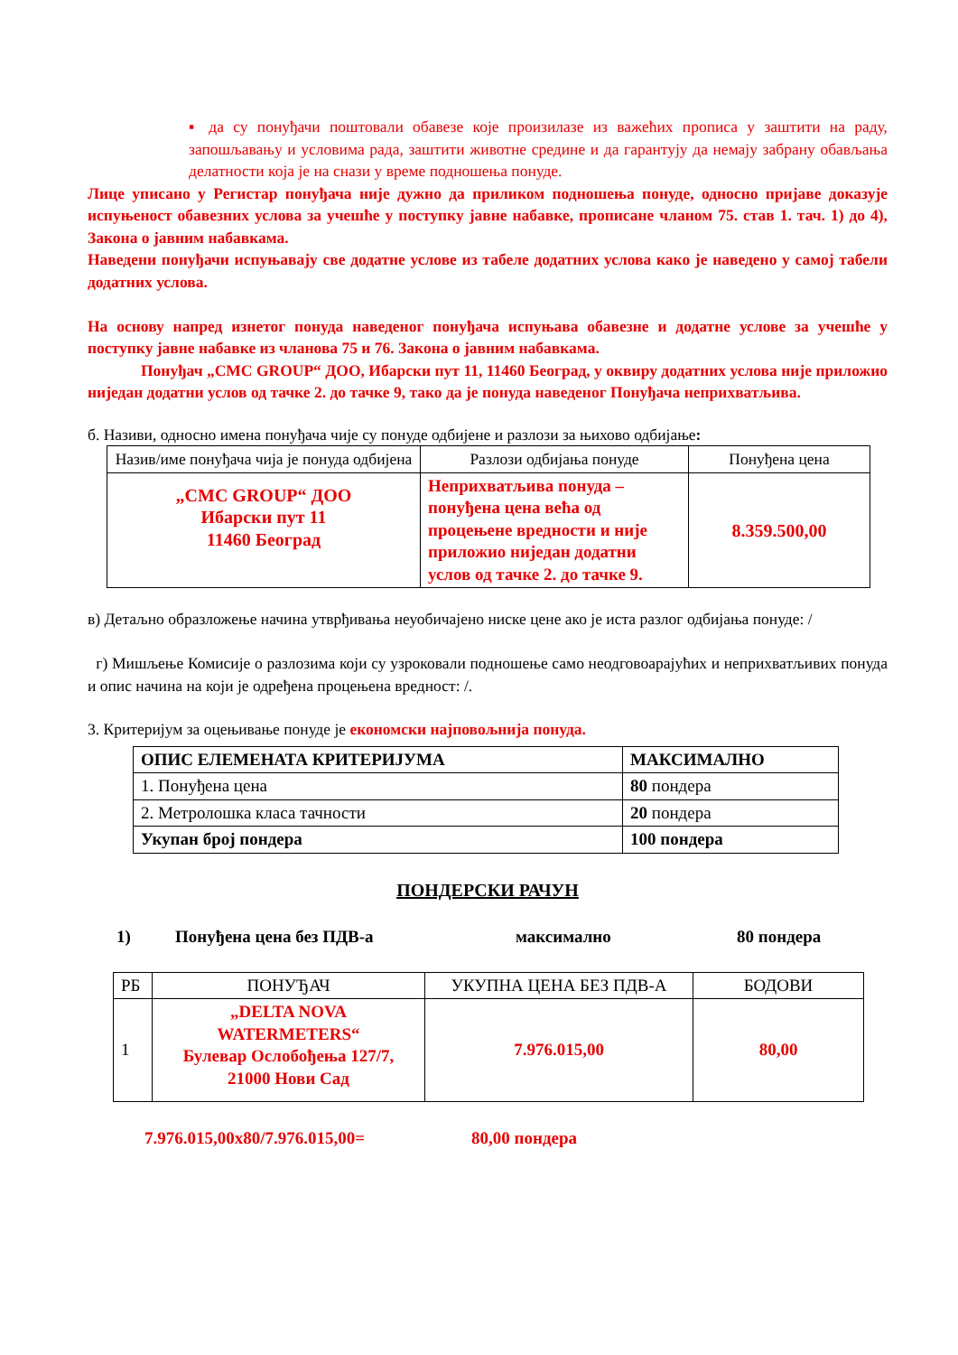▪ да су понуђачи поштовали обавезе које произилазе из важећих прописа у заштити на раду, запошљавању и условима рада, заштити животне средине и да гарантују да немају забрану обављања делатности која је на снази у време подношења понуде.
Лице уписано у Регистар понуђача није дужно да приликом подношења понуде, односно пријаве доказује испуњеност обавезних услова за учешће у поступку јавне набавке, прописане чланом 75. став 1. тач. 1) до 4), Закона о јавним набавкама.
Наведени понуђачи испуњавају све додатне услове из табеле додатних услова како је наведено у самој табели додатних услова.
На основу напред изнетог понуда наведеног понуђача испуњава обавезне и додатне услове за учешће у поступку јавне набавке из чланова 75 и 76. Закона о јавним набавкама.
Понуђач „СМС GROUP“ ДОО, Ибарски пут 11, 11460 Београд, у оквиру додатних услова није приложио ниједан додатни услов од тачке 2. до тачке 9, тако да је понуда наведеног Понуђача неприхватљива.
б. Називи, односно имена понуђача чије су понуде одбијене и разлози за њихово одбијање:
| Назив/име понуђача чија је понуда одбијена | Разлози одбијања понуде | Понуђена цена |
| --- | --- | --- |
| „СМС GROUP“ ДОО Ибарски пут 11 11460 Београд | Неприхватљива понуда – понуђена цена већа од процењене вредности и није приложио ниједан додатни услов од тачке 2. до тачке 9. | 8.359.500,00 |
в) Детаљно образложење начина утврђивања неуобичајено ниске цене ако је иста разлог одбијања понуде: /
г) Мишљење Комисије о разлозима који су узроковали подношење само неодговоарајућих и неприхватљивих понуда и опис начина на који је одређена процењена вредност: /.
3. Критеријум за оцењивање понуде је економски најповољнија понуда.
| ОПИС ЕЛЕМЕНАТА КРИТЕРИЈУМА | МАКСИМАЛНО |
| 1. Понуђена цена | 80 пондера |
| 2. Метролошка класа тачности | 20 пондера |
| Укупан број пондера | 100 пондера |
ПОНДЕРСКИ РАЧУН
1) Понуђена цена без ПДВ-а максимално 80 пондера
| РБ | ПОНУЂАЧ | УКУПНА ЦЕНА БЕЗ ПДВ-А | БОДОВИ |
| 1 | „DELTA NOVA WATERMETERS“ Булевар Ослобођења 127/7, 21000 Нови Сад | 7.976.015,00 | 80,00 |
7.976.015,00x80/7.976.015,00= 80,00 пондера